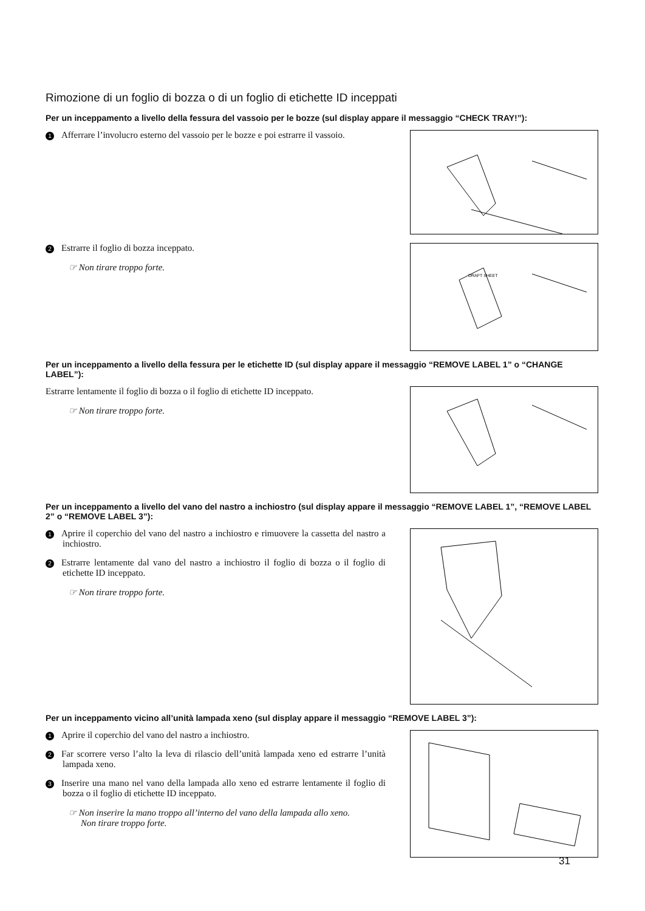Rimozione di un foglio di bozza o di un foglio di etichette ID inceppati
Per un inceppamento a livello della fessura del vassoio per le bozze (sul display appare il messaggio “CHECK TRAY!”):
1 Afferrare l’involucro esterno del vassoio per le bozze e poi estrarre il vassoio.
2 Estrarre il foglio di bozza inceppato.
☞ Non tirare troppo forte.
DRAFT SHEET
Per un inceppamento a livello della fessura per le etichette ID (sul display appare il messaggio “REMOVE LABEL 1” o “CHANGE LABEL”):
Estrarre lentamente il foglio di bozza o il foglio di etichette ID inceppato.
☞ Non tirare troppo forte.
Per un inceppamento a livello del vano del nastro a inchiostro (sul display appare il messaggio “REMOVE LABEL 1”, “REMOVE LABEL 2” o “REMOVE LABEL 3”):
1 Aprire il coperchio del vano del nastro a inchiostro e rimuovere la cassetta del nastro a inchiostro.
2 Estrarre lentamente dal vano del nastro a inchiostro il foglio di bozza o il foglio di etichette ID inceppato.
☞ Non tirare troppo forte.
Per un inceppamento vicino all’unità lampada xeno (sul display appare il messaggio “REMOVE LABEL 3”):
1 Aprire il coperchio del vano del nastro a inchiostro.
2 Far scorrere verso l’alto la leva di rilascio dell’unità lampada xeno ed estrarre l’unità lampada xeno.
3 Inserire una mano nel vano della lampada allo xeno ed estrarre lentamente il foglio di bozza o il foglio di etichette ID inceppato.
☞ Non inserire la mano troppo all’interno del vano della lampada allo xeno.
Non tirare troppo forte.
31